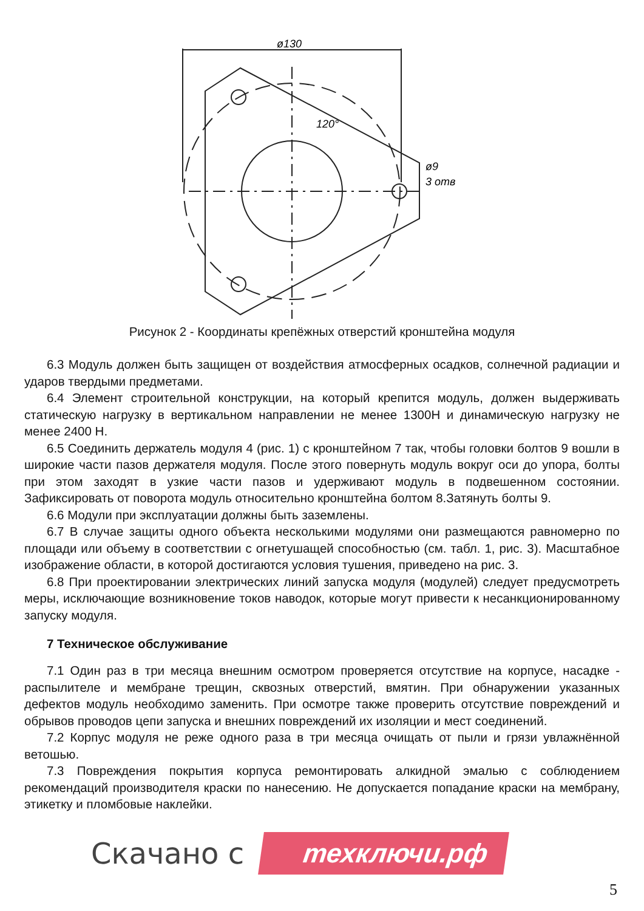ø130
120°
ø9
3 отв
Рисунок 2 - Координаты крепёжных отверстий кронштейна модуля
6.3 Модуль должен быть защищен от воздействия атмосферных осадков, солнечной радиации и ударов твердыми предметами.
6.4 Элемент строительной конструкции, на который крепится модуль, должен выдерживать статическую нагрузку в вертикальном направлении не менее 1300Н и динамическую нагрузку не менее 2400 Н.
6.5 Соединить держатель модуля 4 (рис. 1) с кронштейном 7 так, чтобы головки болтов 9 вошли в широкие части пазов держателя модуля. После этого повернуть модуль вокруг оси до упора, болты при этом заходят в узкие части пазов и удерживают модуль в подвешенном состоянии. Зафиксировать от поворота модуль относительно кронштейна болтом 8.Затянуть болты 9.
6.6 Модули при эксплуатации должны быть заземлены.
6.7 В случае защиты одного объекта несколькими модулями они размещаются равномерно по площади или объему в соответствии с огнетушащей способностью (см. табл. 1, рис. 3). Масштабное изображение области, в которой достигаются условия тушения, приведено на рис. 3.
6.8 При проектировании электрических линий запуска модуля (модулей) следует предусмотреть меры, исключающие возникновение токов наводок, которые могут привести к несанкционированному запуску модуля.
7 Техническое обслуживание
7.1 Один раз в три месяца внешним осмотром проверяется отсутствие на корпусе, насадке - распылителе и мембране трещин, сквозных отверстий, вмятин. При обнаружении указанных дефектов модуль необходимо заменить. При осмотре также проверить отсутствие повреждений и обрывов проводов цепи запуска и внешних повреждений их изоляции и мест соединений.
7.2 Корпус модуля не реже одного раза в три месяца очищать от пыли и грязи увлажнённой ветошью.
7.3 Повреждения покрытия корпуса ремонтировать алкидной эмалью с соблюдением рекомендаций производителя краски по нанесению. Не допускается попадание краски на мембрану, этикетку и пломбовые наклейки.
Скачано с техключи.рф
5